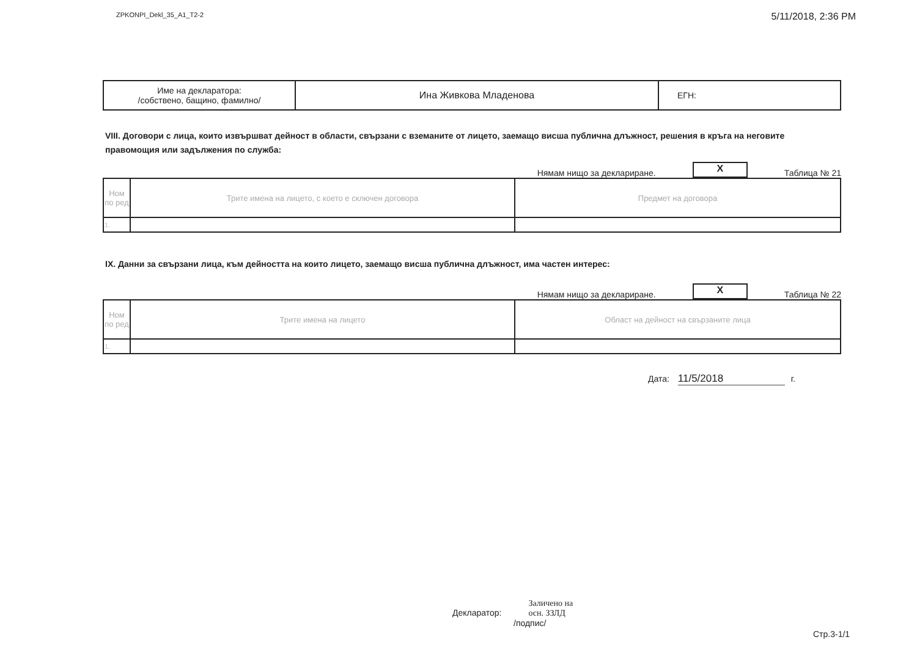ZPKONPI_Dekl_35_A1_T2-2 5/11/2018, 2:36 PM
| Име на декларатора: /собствено, бащино, фамилно/ | Ина Живкова Младенова | ЕГН: |
VIII. Договори с лица, които извършват дейност в области, свързани с вземаните от лицето, заемащо висша публична длъжност, решения в кръга на неговите правомощия или задължения по служба:
Нямам нищо за деклариране. X Таблица № 21
| Ном по ред | Трите имена на лицето, с което е сключен договора | Предмет на договора |
| --- | --- | --- |
| 1. | | |
IX. Данни за свързани лица, към дейността на които лицето, заемащо висша публична длъжност, има частен интерес:
Нямам нищо за деклариране. X Таблица № 22
| Ном по ред | Трите имена на лицето | Област на дейност на свързаните лица |
| --- | --- | --- |
| 1. | | |
Дата: 11/5/2018 г.
Декларатор: Заличено на
осн. ЗЗЛД
/подпис/
Стр.3-1/1